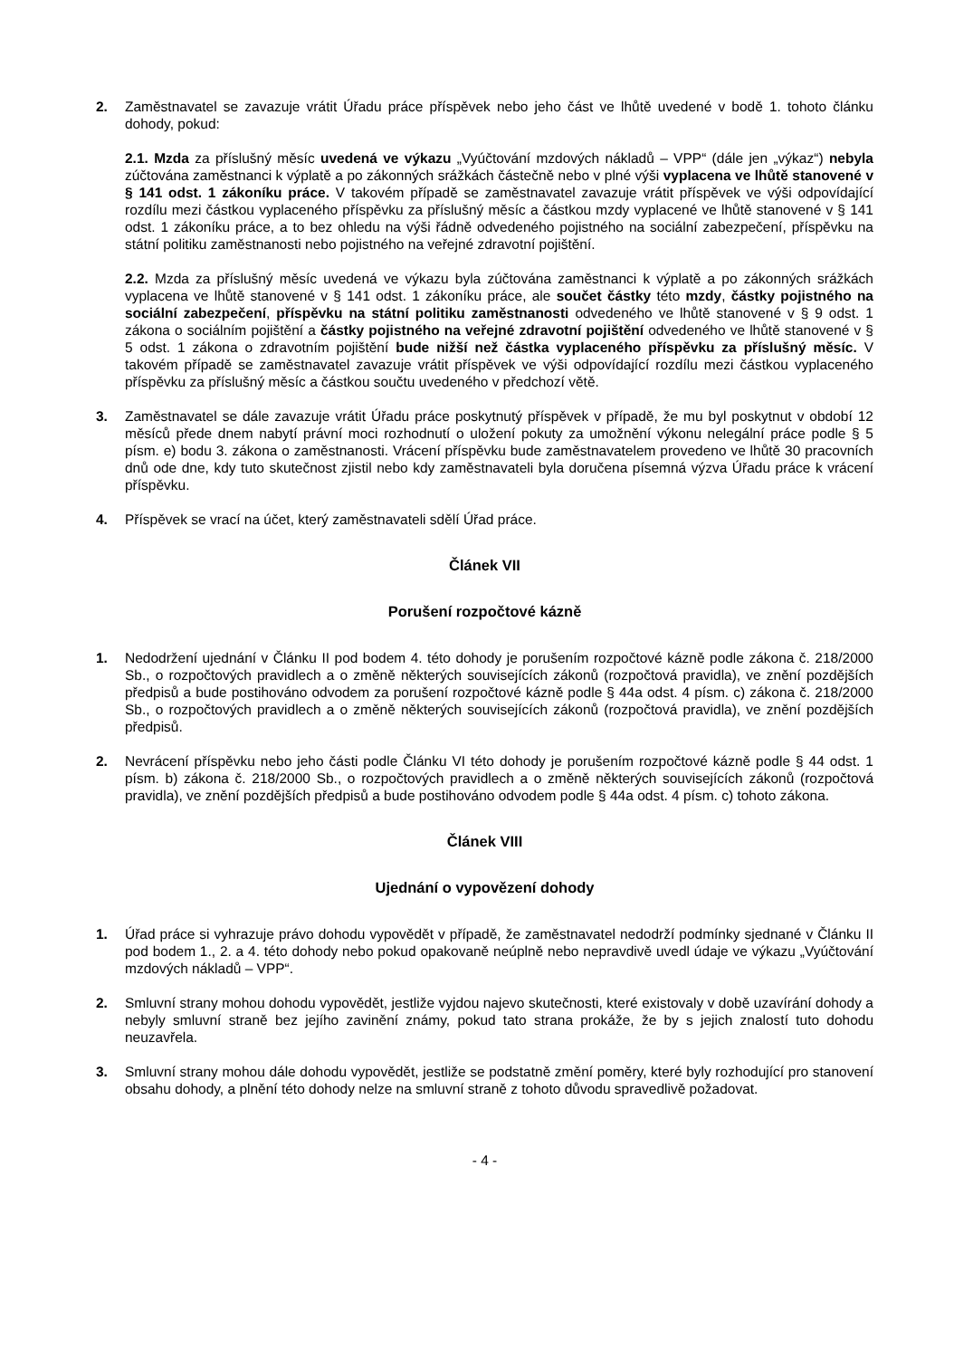2. Zaměstnavatel se zavazuje vrátit Úřadu práce příspěvek nebo jeho část ve lhůtě uvedené v bodě 1. tohoto článku dohody, pokud:
2.1. Mzda za příslušný měsíc uvedená ve výkazu „Vyúčtování mzdových nákladů – VPP“ (dále jen „výkaz“) nebyla zúčtována zaměstnanci k výplatě a po zákonných srážkách částečně nebo v plné výši vyplacena ve lhůtě stanovené v § 141 odst. 1 zákoníku práce. V takovém případě se zaměstnavatel zavazuje vrátit příspěvek ve výši odpovídající rozdílu mezi částkou vyplaceného příspěvku za příslušný měsíc a částkou mzdy vyplacené ve lhůtě stanovené v § 141 odst. 1 zákoníku práce, a to bez ohledu na výši řádně odvedeného pojistného na sociální zabezpečení, příspěvku na státní politiku zaměstnanosti nebo pojistného na veřejné zdravotní pojištění.
2.2. Mzda za příslušný měsíc uvedená ve výkazu byla zúčtována zaměstnanci k výplatě a po zákonných srážkách vyplacena ve lhůtě stanovené v § 141 odst. 1 zákoníku práce, ale součet částky této mzdy, částky pojistného na sociální zabezpečení, příspěvku na státní politiku zaměstnanosti odvedeného ve lhůtě stanovené v § 9 odst. 1 zákona o sociálním pojištění a částky pojistného na veřejné zdravotní pojištění odvedeného ve lhůtě stanovené v § 5 odst. 1 zákona o zdravotním pojištění bude nižší než částka vyplaceného příspěvku za příslušný měsíc. V takovém případě se zaměstnavatel zavazuje vrátit příspěvek ve výši odpovídající rozdílu mezi částkou vyplaceného příspěvku za příslušný měsíc a částkou součtu uvedeného v předchozí větě.
3. Zaměstnavatel se dále zavazuje vrátit Úřadu práce poskytnutý příspěvek v případě, že mu byl poskytnut v období 12 měsíců přede dnem nabytí právní moci rozhodnutí o uložení pokuty za umožnění výkonu nelegální práce podle § 5 písm. e) bodu 3. zákona o zaměstnanosti. Vrácení příspěvku bude zaměstnavatelem provedeno ve lhůtě 30 pracovních dnů ode dne, kdy tuto skutečnost zjistil nebo kdy zaměstnavateli byla doručena písemná výzva Úřadu práce k vrácení příspěvku.
4. Příspěvek se vrací na účet, který zaměstnavateli sdělí Úřad práce.
Článek VII
Porušení rozpočtové kázně
1. Nedodržení ujednání v Článku II pod bodem 4. této dohody je porušením rozpočtové kázně podle zákona č. 218/2000 Sb., o rozpočtových pravidlech a o změně některých souvisejících zákonů (rozpočtová pravidla), ve znění pozdějších předpisů a bude postihováno odvodem za porušení rozpočtové kázně podle § 44a odst. 4 písm. c) zákona č. 218/2000 Sb., o rozpočtových pravidlech a o změně některých souvisejících zákonů (rozpočtová pravidla), ve znění pozdějších předpisů.
2. Nevrácení příspěvku nebo jeho části podle Článku VI této dohody je porušením rozpočtové kázně podle § 44 odst. 1 písm. b) zákona č. 218/2000 Sb., o rozpočtových pravidlech a o změně některých souvisejících zákonů (rozpočtová pravidla), ve znění pozdějších předpisů a bude postihováno odvodem podle § 44a odst. 4 písm. c) tohoto zákona.
Článek VIII
Ujednání o vypovězení dohody
1. Úřad práce si vyhrazuje právo dohodu vypovědět v případě, že zaměstnavatel nedodrží podmínky sjednané v Článku II pod bodem 1., 2. a 4. této dohody nebo pokud opakovaně neúplně nebo nepravdivě uvedl údaje ve výkazu „Vyúčtování mzdových nákladů – VPP“.
2. Smluvní strany mohou dohodu vypovědět, jestliže vyjdou najevo skutečnosti, které existovaly v době uzavírání dohody a nebyly smluvní straně bez jejího zavinění známy, pokud tato strana prokáže, že by s jejich znalostí tuto dohodu neuzavřela.
3. Smluvní strany mohou dále dohodu vypovědět, jestliže se podstatně změní poměry, které byly rozhodující pro stanovení obsahu dohody, a plnění této dohody nelze na smluvní straně z tohoto důvodu spravedlivě požadovat.
- 4 -